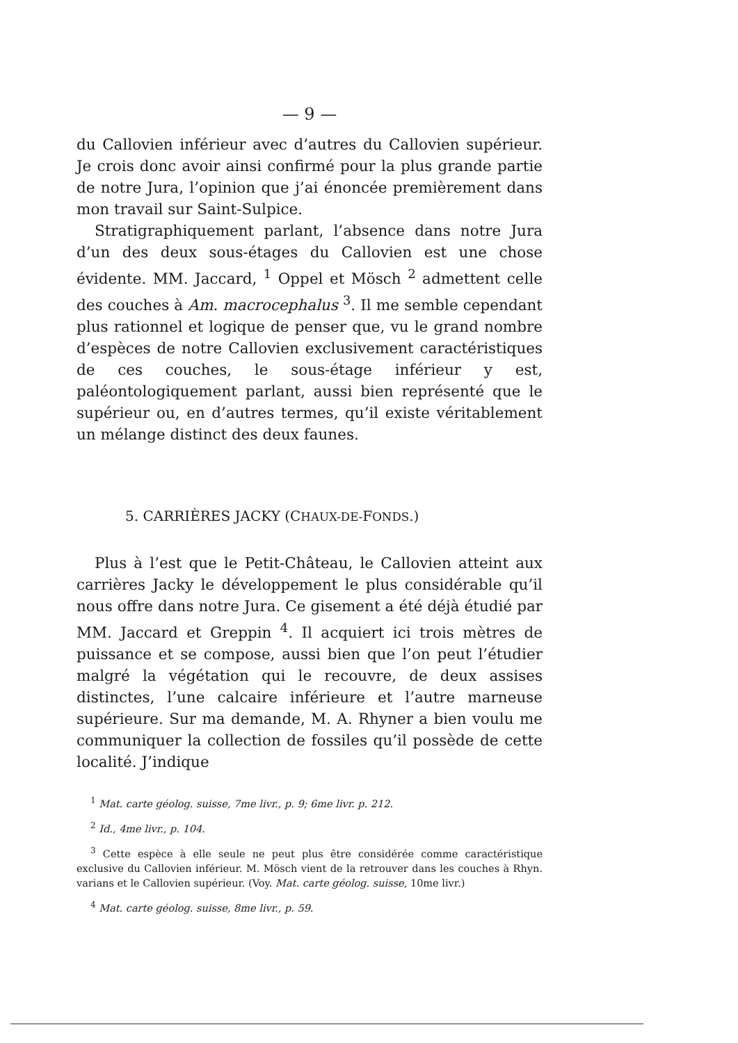— 9 —
du Callovien inférieur avec d’autres du Callovien supérieur. Je crois donc avoir ainsi confirmé pour la plus grande partie de notre Jura, l’opinion que j’ai énoncée premièrement dans mon travail sur Saint-Sulpice.
Stratigraphiquement parlant, l’absence dans notre Jura d’un des deux sous-étages du Callovien est une chose évidente. MM. Jaccard, <sup>1</sup> Oppel et Mösch <sup>2</sup> admettent celle des couches à Am. macrocephalus <sup>3</sup>. Il me semble cependant plus rationnel et logique de penser que, vu le grand nombre d’espèces de notre Callovien exclusivement caractéristiques de ces couches, le sous-étage inférieur y est, paléontologiquement parlant, aussi bien représenté que le supérieur ou, en d’autres termes, qu’il existe véritablement un mélange distinct des deux faunes.
5. CARRIÈRES JACKY (CHAUX-DE-FONDS.)
Plus à l’est que le Petit-Château, le Callovien atteint aux carrières Jacky le développement le plus considérable qu’il nous offre dans notre Jura. Ce gisement a été déjà étudié par MM. Jaccard et Greppin <sup>4</sup>. Il acquiert ici trois mètres de puissance et se compose, aussi bien que l’on peut l’étudier malgré la végétation qui le recouvre, de deux assises distinctes, l’une calcaire inférieure et l’autre marneuse supérieure. Sur ma demande, M. A. Rhyner a bien voulu me communiquer la collection de fossiles qu’il possède de cette localité. J’indique
<sup>1</sup> Mat. carte géolog. suisse, 7me livr., p. 9; 6me livr. p. 212.
<sup>2</sup> Id., 4me livr., p. 104.
<sup>3</sup> Cette espèce à elle seule ne peut plus être considérée comme caractéristique exclusive du Callovien inférieur. M. Mösch vient de la retrouver dans les couches à Rhyn. varians et le Callovien supérieur. (Voy. Mat. carte géolog. suisse, 10me livr.)
<sup>4</sup> Mat. carte géolog. suisse, 8me livr., p. 59.